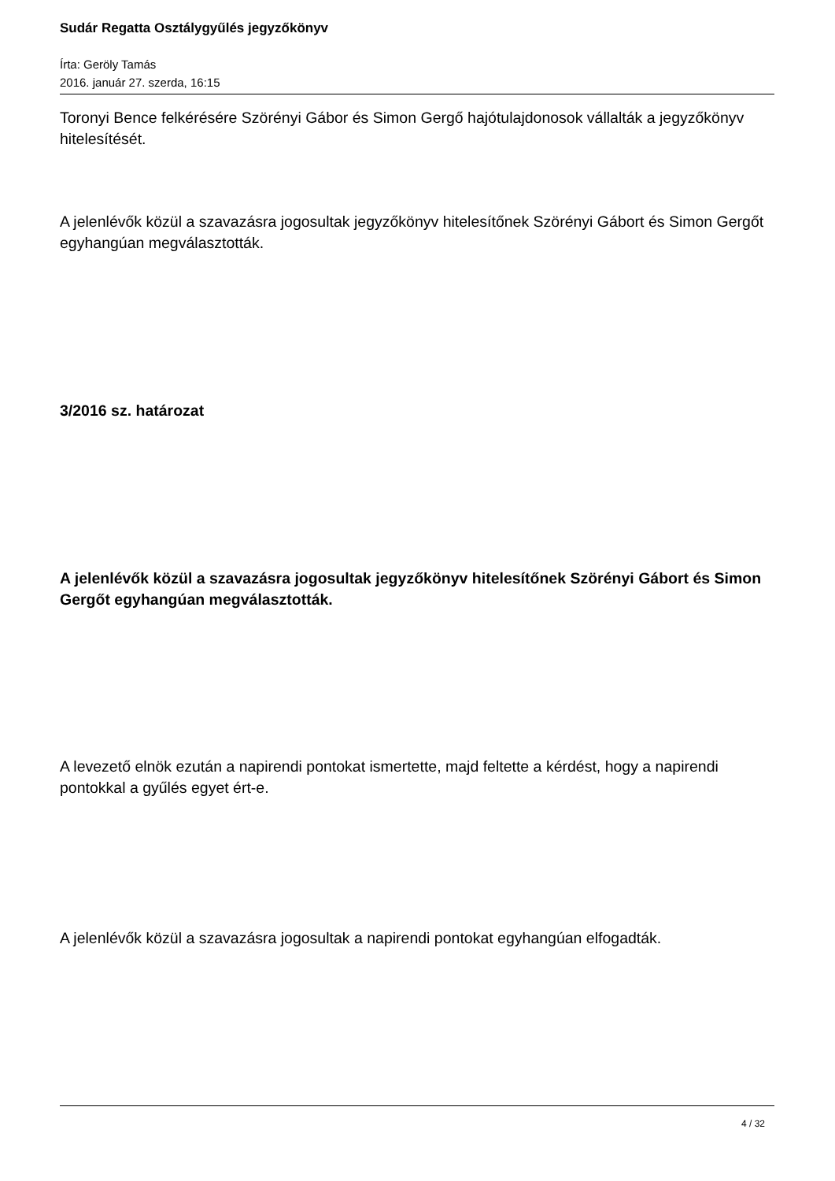Sudár Regatta Osztálygyűlés jegyzőkönyv
Írta: Geröly Tamás
2016. január 27. szerda, 16:15
Toronyi Bence felkérésére Szörényi Gábor és Simon Gergő hajótulajdonosok vállalták a jegyzőkönyv hitelesítését.
A jelenlévők közül a szavazásra jogosultak jegyzőkönyv hitelesítőnek Szörényi Gábort és Simon Gergőt egyhangúan megválasztották.
3/2016 sz. határozat
A jelenlévők közül a szavazásra jogosultak jegyzőkönyv hitelesítőnek Szörényi Gábort és Simon Gergőt egyhangúan megválasztották.
A levezető elnök ezután a napirendi pontokat ismertette, majd feltette a kérdést, hogy a napirendi pontokkal a gyűlés egyet ért-e.
A jelenlévők közül a szavazásra jogosultak a napirendi pontokat egyhangúan elfogadták.
4 / 32